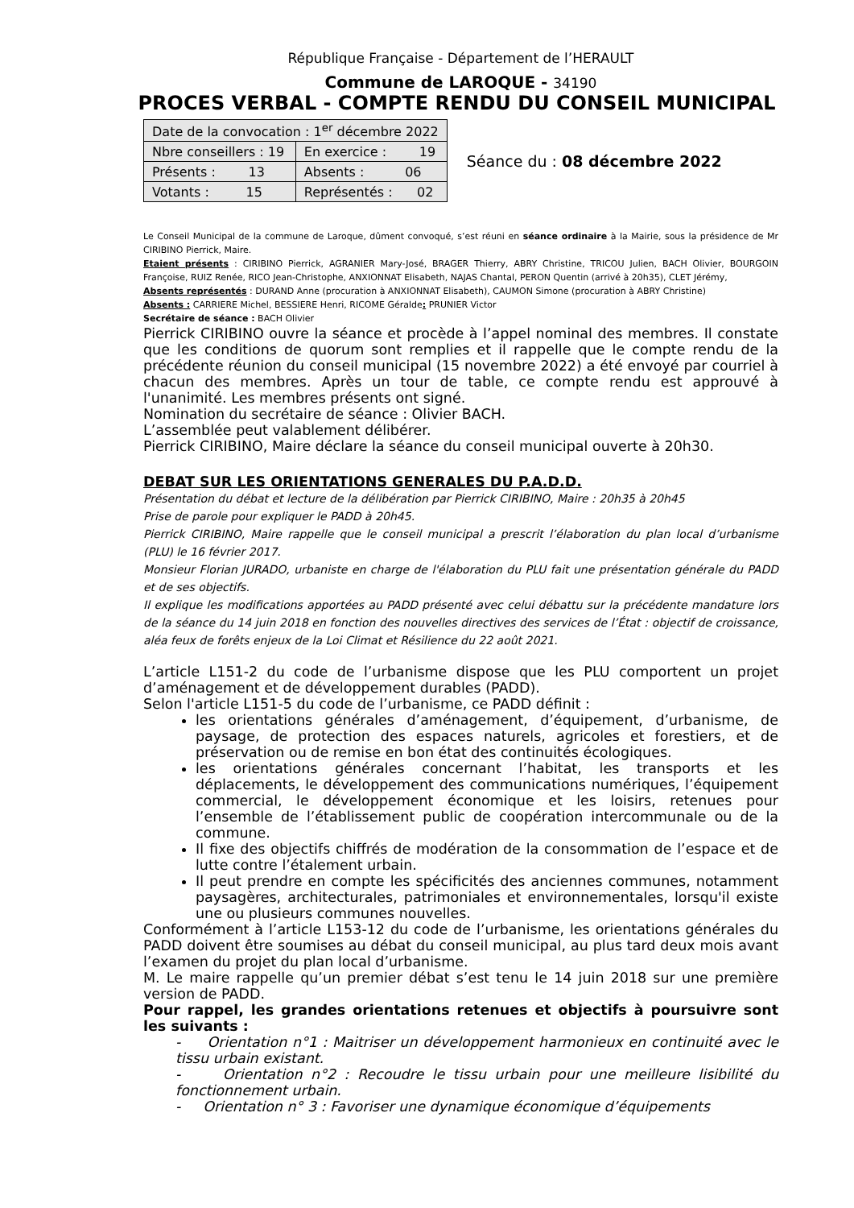République Française - Département de l’HERAULT
Commune de LAROQUE - 34190
PROCES VERBAL - COMPTE RENDU DU CONSEIL MUNICIPAL
| Date de la convocation : 1<sup>er</sup> décembre 2022 | |
| Nbre conseillers : 19 | En exercice : 19 |
| Présents : 13 | Absents : 06 |
| Votants : 15 | Représentés : 02 |
Séance du : 08 décembre 2022
Le Conseil Municipal de la commune de Laroque, dûment convoqué, s’est réuni en séance ordinaire à la Mairie, sous la présidence de Mr CIRIBINO Pierrick, Maire.
Etaient présents : CIRIBINO Pierrick, AGRANIER Mary-José, BRAGER Thierry, ABRY Christine, TRICOU Julien, BACH Olivier, BOURGOIN Françoise, RUIZ Renée, RICO Jean-Christophe, ANXIONNAT Elisabeth, NAJAS Chantal, PERON Quentin (arrivé à 20h35), CLET Jérémy,
Absents représentés : DURAND Anne (procuration à ANXIONNAT Elisabeth), CAUMON Simone (procuration à ABRY Christine)
Absents : CARRIERE Michel, BESSIERE Henri, RICOME Géralde: PRUNIER Victor
Secrétaire de séance : BACH Olivier
Pierrick CIRIBINO ouvre la séance et procède à l’appel nominal des membres. Il constate que les conditions de quorum sont remplies et il rappelle que le compte rendu de la précédente réunion du conseil municipal (15 novembre 2022) a été envoyé par courriel à chacun des membres. Après un tour de table, ce compte rendu est approuvé à l'unanimité. Les membres présents ont signé.
Nomination du secrétaire de séance : Olivier BACH.
L’assemblée peut valablement délibérer.
Pierrick CIRIBINO, Maire déclare la séance du conseil municipal ouverte à 20h30.
DEBAT SUR LES ORIENTATIONS GENERALES DU P.A.D.D.
Présentation du débat et lecture de la délibération par Pierrick CIRIBINO, Maire : 20h35 à 20h45
Prise de parole pour expliquer le PADD à 20h45.
Pierrick CIRIBINO, Maire rappelle que le conseil municipal a prescrit l’élaboration du plan local d’urbanisme (PLU) le 16 février 2017.
Monsieur Florian JURADO, urbaniste en charge de l'élaboration du PLU fait une présentation générale du PADD et de ses objectifs.
Il explique les modifications apportées au PADD présenté avec celui débattu sur la précédente mandature lors de la séance du 14 juin 2018 en fonction des nouvelles directives des services de l’État : objectif de croissance, aléa feux de forêts enjeux de la Loi Climat et Résilience du 22 août 2021.
L’article L151-2 du code de l’urbanisme dispose que les PLU comportent un projet d’aménagement et de développement durables (PADD).
Selon l'article L151-5 du code de l’urbanisme, ce PADD définit :
les orientations générales d’aménagement, d’équipement, d’urbanisme, de paysage, de protection des espaces naturels, agricoles et forestiers, et de préservation ou de remise en bon état des continuités écologiques.
les orientations générales concernant l’habitat, les transports et les déplacements, le développement des communications numériques, l’équipement commercial, le développement économique et les loisirs, retenues pour l’ensemble de l’établissement public de coopération intercommunale ou de la commune.
Il fixe des objectifs chiffrés de modération de la consommation de l’espace et de lutte contre l’étalement urbain.
Il peut prendre en compte les spécificités des anciennes communes, notamment paysagères, architecturales, patrimoniales et environnementales, lorsqu'il existe une ou plusieurs communes nouvelles.
Conformément à l’article L153-12 du code de l’urbanisme, les orientations générales du PADD doivent être soumises au débat du conseil municipal, au plus tard deux mois avant l’examen du projet du plan local d’urbanisme.
M. Le maire rappelle qu’un premier débat s’est tenu le 14 juin 2018 sur une première version de PADD.
Pour rappel, les grandes orientations retenues et objectifs à poursuivre sont les suivants :
- Orientation n°1 : Maitriser un développement harmonieux en continuité avec le tissu urbain existant.
- Orientation n°2 : Recoudre le tissu urbain pour une meilleure lisibilité du fonctionnement urbain.
- Orientation n° 3 : Favoriser une dynamique économique d’équipements